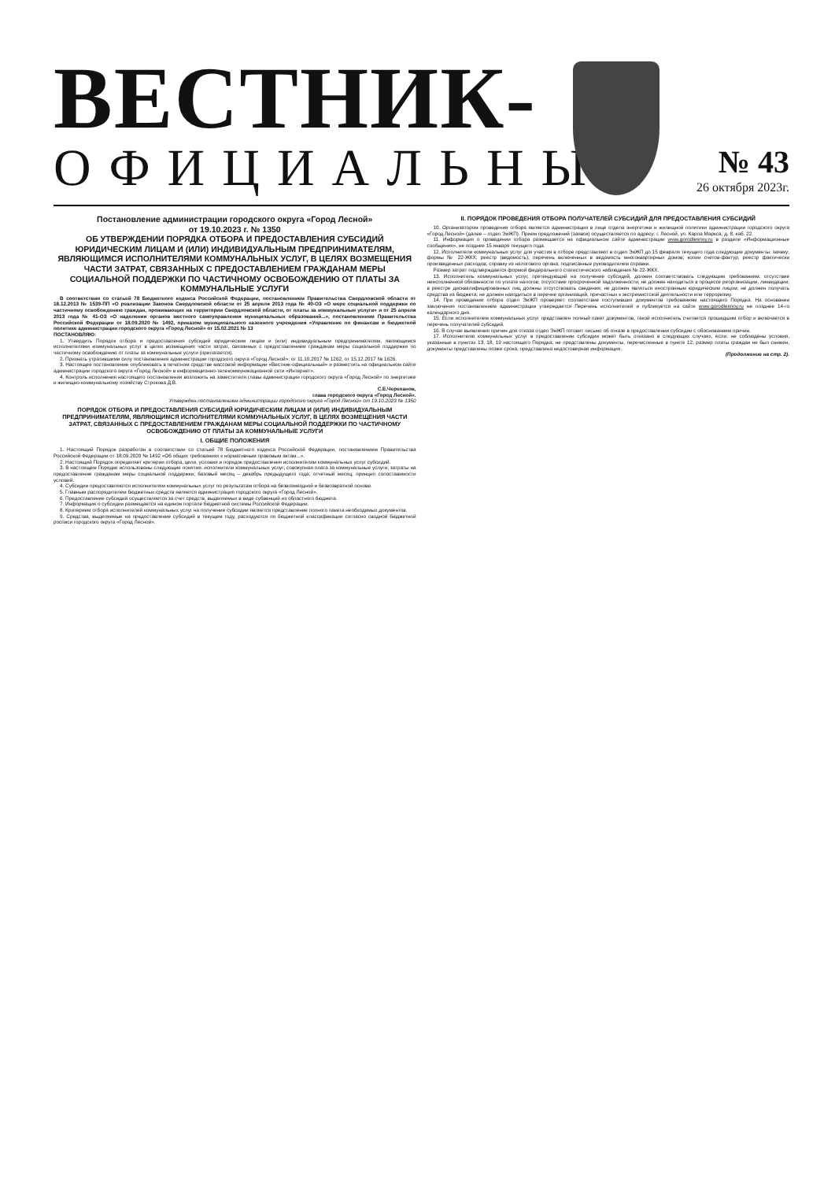ВЕСТНИК-
ОФИЦИАЛЬНЫЙ
№ 43
26 октября 2023г.
Постановление администрации городского округа «Город Лесной»
от 19.10.2023 г. № 1350
ОБ УТВЕРЖДЕНИИ ПОРЯДКА ОТБОРА И ПРЕДОСТАВЛЕНИЯ СУБСИДИЙ ЮРИДИЧЕСКИМ ЛИЦАМ И (ИЛИ) ИНДИВИДУАЛЬНЫМ ПРЕДПРИНИМАТЕЛЯМ, ЯВЛЯЮЩИМСЯ ИСПОЛНИТЕЛЯМИ КОММУНАЛЬНЫХ УСЛУГ, В ЦЕЛЯХ ВОЗМЕЩЕНИЯ ЧАСТИ ЗАТРАТ, СВЯЗАННЫХ С ПРЕДОСТАВЛЕНИЕМ ГРАЖДАНАМ МЕРЫ СОЦИАЛЬНОЙ ПОДДЕРЖКИ ПО ЧАСТИЧНОМУ ОСВОБОЖДЕНИЮ ОТ ПЛАТЫ ЗА КОММУНАЛЬНЫЕ УСЛУГИ
В соответствии со статьей 78 Бюджетного кодекса Российской Федерации, постановлением Правительства Свердловской области от 18.12.2013 № 1539-ПП «О реализации Законов Свердловской области от 25 апреля 2013 года № 40-ОЗ «О мере социальной поддержки по частичному освобождению граждан, проживающих на территории Свердловской области, от платы за коммунальные услуги» и от 25 апреля 2013 года № 41-ОЗ «О наделении органов местного самоуправления муниципальных образований...», постановлением Правительства Российской Федерации от 18.09.2020 № 1492, приказом муниципального казенного учреждения «Управление по финансам и бюджетной политике администрации городского округа «Город Лесной» от 15.02.2021 № 13
ПОСТАНОВЛЯЮ:
1. Утвердить Порядок отбора и предоставления субсидий юридическим лицам и (или) индивидуальным предпринимателям, являющимся исполнителями коммунальных услуг в целях возмещения части затрат, связанных с предоставлением гражданам меры социальной поддержки по частичному освобождению от платы за коммунальные услуги (прилагается).
2. Признать утратившими силу постановления администрации городского округа «Город Лесной»: от 11.10.2017 № 1262; от 15.12.2017 № 1626.
3. Настоящее постановление опубликовать в печатном средстве массовой информации «Вестник-официальный» и разместить на официальном сайте администрации городского округа «Город Лесной» в информационно-телекоммуникационной сети «Интернет».
4. Контроль исполнения настоящего постановления возложить на заместителя главы администрации городского округа «Город Лесной» по энергетике и жилищно-коммунальному хозяйству Строкова Д.В.
С.Е.Черепанов,
глава городского округа «Город Лесной».
Утвержден постановлением администрации городского округа «Город Лесной» от 19.10.2023 № 1350
ПОРЯДОК ОТБОРА И ПРЕДОСТАВЛЕНИЯ СУБСИДИЙ ЮРИДИЧЕСКИМ ЛИЦАМ И (ИЛИ) ИНДИВИДУАЛЬНЫМ ПРЕДПРИНИМАТЕЛЯМ, ЯВЛЯЮЩИМСЯ ИСПОЛНИТЕЛЯМИ КОММУНАЛЬНЫХ УСЛУГ, В ЦЕЛЯХ ВОЗМЕЩЕНИЯ ЧАСТИ ЗАТРАТ, СВЯЗАННЫХ С ПРЕДОСТАВЛЕНИЕМ ГРАЖДАНАМ МЕРЫ СОЦИАЛЬНОЙ ПОДДЕРЖКИ ПО ЧАСТИЧНОМУ ОСВОБОЖДЕНИЮ ОТ ПЛАТЫ ЗА КОММУНАЛЬНЫЕ УСЛУГИ
I. ОБЩИЕ ПОЛОЖЕНИЯ
1. Настоящий Порядок разработан в соответствии со статьей 78 Бюджетного кодекса Российской Федерации, постановлением Правительства Российской Федерации от 18.09.2020 № 1492 «Об общих требованиях к нормативным правовым актам...».
2. Настоящий Порядок определяет критерии отбора, цели, условия и порядок предоставления исполнителям коммунальных услуг субсидий.
3. В настоящем Порядке использованы следующие понятия: исполнители коммунальных услуг; совокупная плата за коммунальные услуги; затраты на предоставление гражданам меры социальной поддержки; базовый месяц – декабрь предыдущего года; отчетный месяц; принцип сопоставимости условий.
4. Субсидии предоставляются исполнителям коммунальных услуг по результатам отбора на безвозмездной и безвозвратной основе.
5. Главным распорядителем бюджетных средств является администрация городского округа «Город Лесной».
6. Предоставление субсидий осуществляется за счет средств, выделяемых в виде субвенций из областного бюджета.
7. Информация о субсидии размещается на едином портале бюджетной системы Российской Федерации.
8. Критерием отбора исполнителей коммунальных услуг на получение субсидии является представление полного пакета необходимых документов.
9. Средства, выделяемые на предоставление субсидий в текущем году, расходуются по бюджетной классификации согласно сводной бюджетной росписи городского округа «Город Лесной».
II. ПОРЯДОК ПРОВЕДЕНИЯ ОТБОРА ПОЛУЧАТЕЛЕЙ СУБСИДИЙ ДЛЯ ПРЕДОСТАВЛЕНИЯ СУБСИДИЙ
10. Организатором проведения отбора является администрация в лице отдела энергетики и жилищной политики администрации городского округа «Город Лесной» (далее – отдел ЭиЖП). Прием предложений (заявок) осуществляется по адресу: г. Лесной, ул. Карла Маркса, д. 8, каб. 22.
11. Информация о проведении отбора размещается на официальном сайте администрации www.gorodlesnoy.ru в разделе «Информационные сообщения», не позднее 15 января текущего года.
12. Исполнители коммунальных услуг для участия в отборе представляют в отдел ЭиЖП до 15 февраля текущего года следующие документы: заявку; формы № 22-ЖКХ; реестр (ведомость); перечень включенных в ведомость многоквартирных домов; копии счетов-фактур; реестр фактически произведенных расходов; справку из налогового органа; подписанные руководителем справки.
Размер затрат подтверждается формой федерального статистического наблюдения № 22-ЖКХ.
13. Исполнитель коммунальных услуг, претендующий на получение субсидий, должен соответствовать следующим требованиям: отсутствие неисполненной обязанности по уплате налогов; отсутствие просроченной задолженности; не должен находиться в процессе реорганизации, ликвидации; в реестре дисквалифицированных лиц должны отсутствовать сведения; не должен являться иностранным юридическим лицом; не должен получать средства из бюджета; не должен находиться в перечне организаций, причастных к экстремистской деятельности или терроризму.
14. При проведении отбора отдел ЭиЖП проверяет соответствие поступивших документов требованиям настоящего Порядка. На основании заключения постановлением администрации утверждается Перечень исполнителей и публикуется на сайте www.gorodlesnoy.ru не позднее 14-го календарного дня.
15. Если исполнителем коммунальных услуг представлен полный пакет документов, такой исполнитель считается прошедшим отбор и включается в перечень получателей субсидий.
16. В случае выявления причин для отказа отдел ЭиЖП готовит письмо об отказе в предоставлении субсидии с обоснованием причин.
17. Исполнителю коммунальных услуг в предоставлении субсидии может быть отказано в следующих случаях, если: не соблюдены условия, указанные в пунктах 13, 18, 19 настоящего Порядка; не представлены документы, перечисленные в пункте 12; размер платы граждан не был снижен; документы представлены позже срока; представлена недостоверная информация.
(Продолжение на стр. 2).